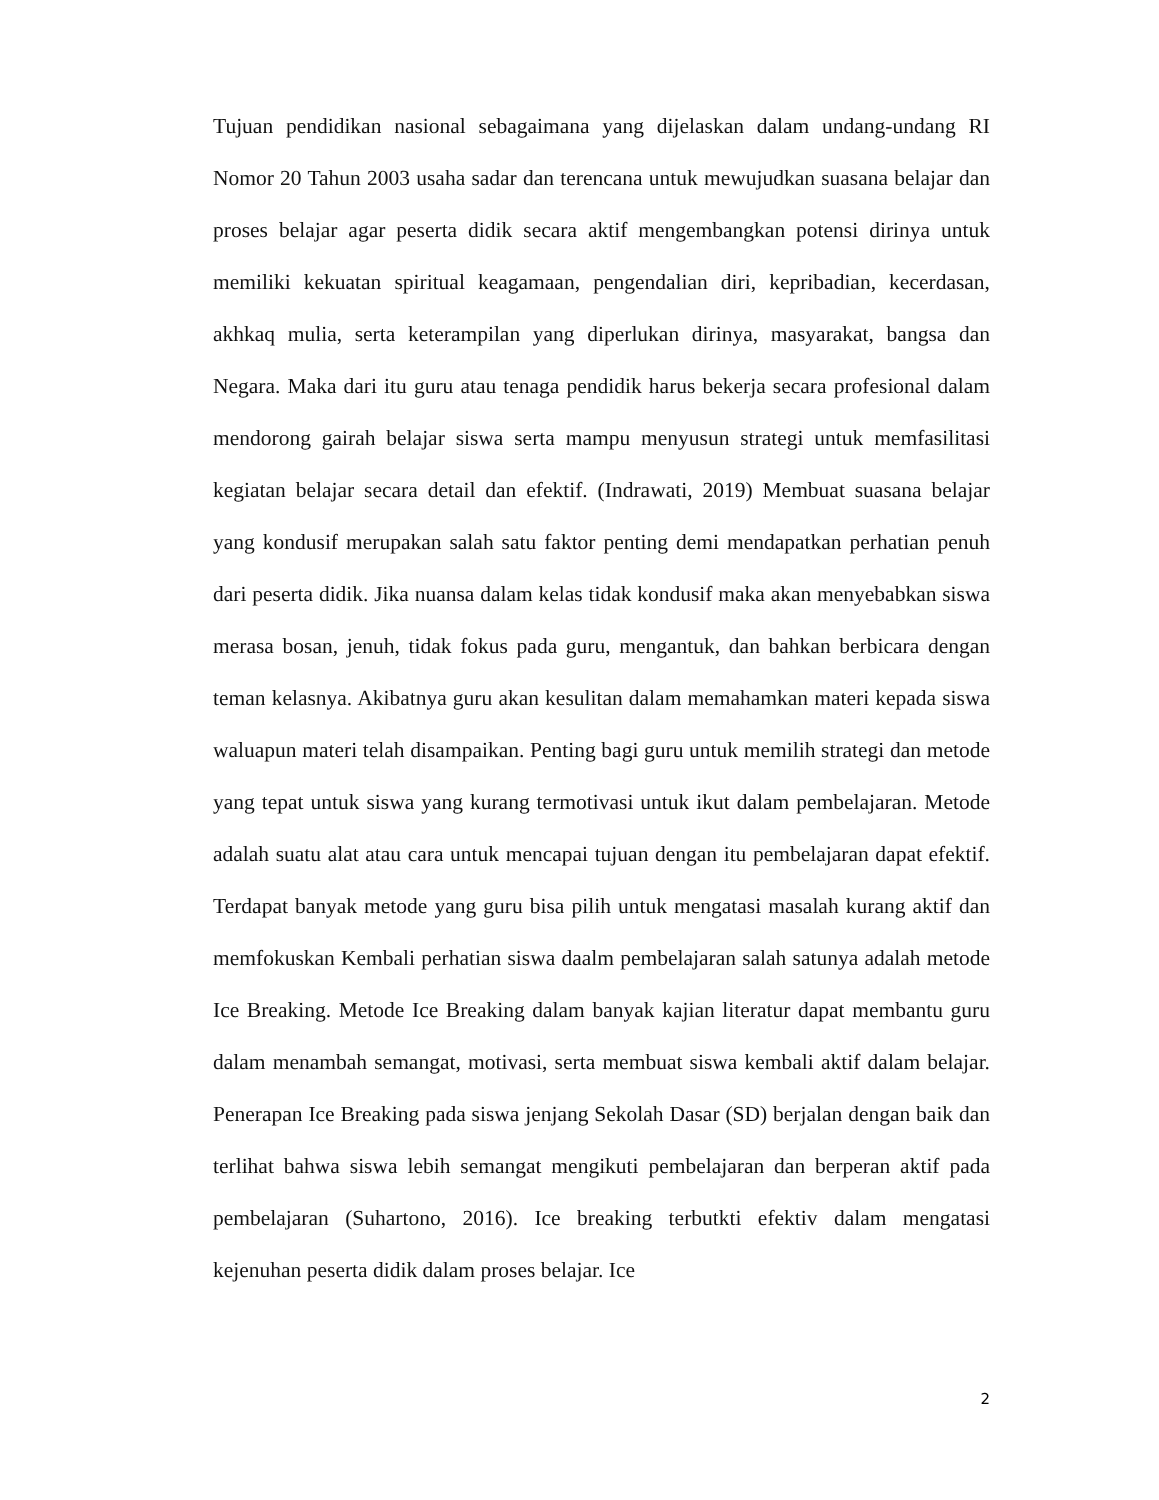Tujuan pendidikan nasional sebagaimana yang dijelaskan dalam undang-undang RI Nomor 20 Tahun 2003 usaha sadar dan terencana untuk mewujudkan suasana belajar dan proses belajar agar peserta didik secara aktif mengembangkan potensi dirinya untuk memiliki kekuatan spiritual keagamaan, pengendalian diri, kepribadian, kecerdasan, akhkaq mulia, serta keterampilan yang diperlukan dirinya, masyarakat, bangsa dan Negara. Maka dari itu guru atau tenaga pendidik harus bekerja secara profesional dalam mendorong gairah belajar siswa serta mampu menyusun strategi untuk memfasilitasi kegiatan belajar secara detail dan efektif. (Indrawati, 2019) Membuat suasana belajar yang kondusif merupakan salah satu faktor penting demi mendapatkan perhatian penuh dari peserta didik. Jika nuansa dalam kelas tidak kondusif maka akan menyebabkan siswa merasa bosan, jenuh, tidak fokus pada guru, mengantuk, dan bahkan berbicara dengan teman kelasnya. Akibatnya guru akan kesulitan dalam memahamkan materi kepada siswa waluapun materi telah disampaikan. Penting bagi guru untuk memilih strategi dan metode yang tepat untuk siswa yang kurang termotivasi untuk ikut dalam pembelajaran. Metode adalah suatu alat atau cara untuk mencapai tujuan dengan itu pembelajaran dapat efektif. Terdapat banyak metode yang guru bisa pilih untuk mengatasi masalah kurang aktif dan memfokuskan Kembali perhatian siswa daalm pembelajaran salah satunya adalah metode Ice Breaking. Metode Ice Breaking dalam banyak kajian literatur dapat membantu guru dalam menambah semangat, motivasi, serta membuat siswa kembali aktif dalam belajar. Penerapan Ice Breaking pada siswa jenjang Sekolah Dasar (SD) berjalan dengan baik dan terlihat bahwa siswa lebih semangat mengikuti pembelajaran dan berperan aktif pada pembelajaran (Suhartono, 2016). Ice breaking terbutkti efektiv dalam mengatasi kejenuhan peserta didik dalam proses belajar. Ice
2